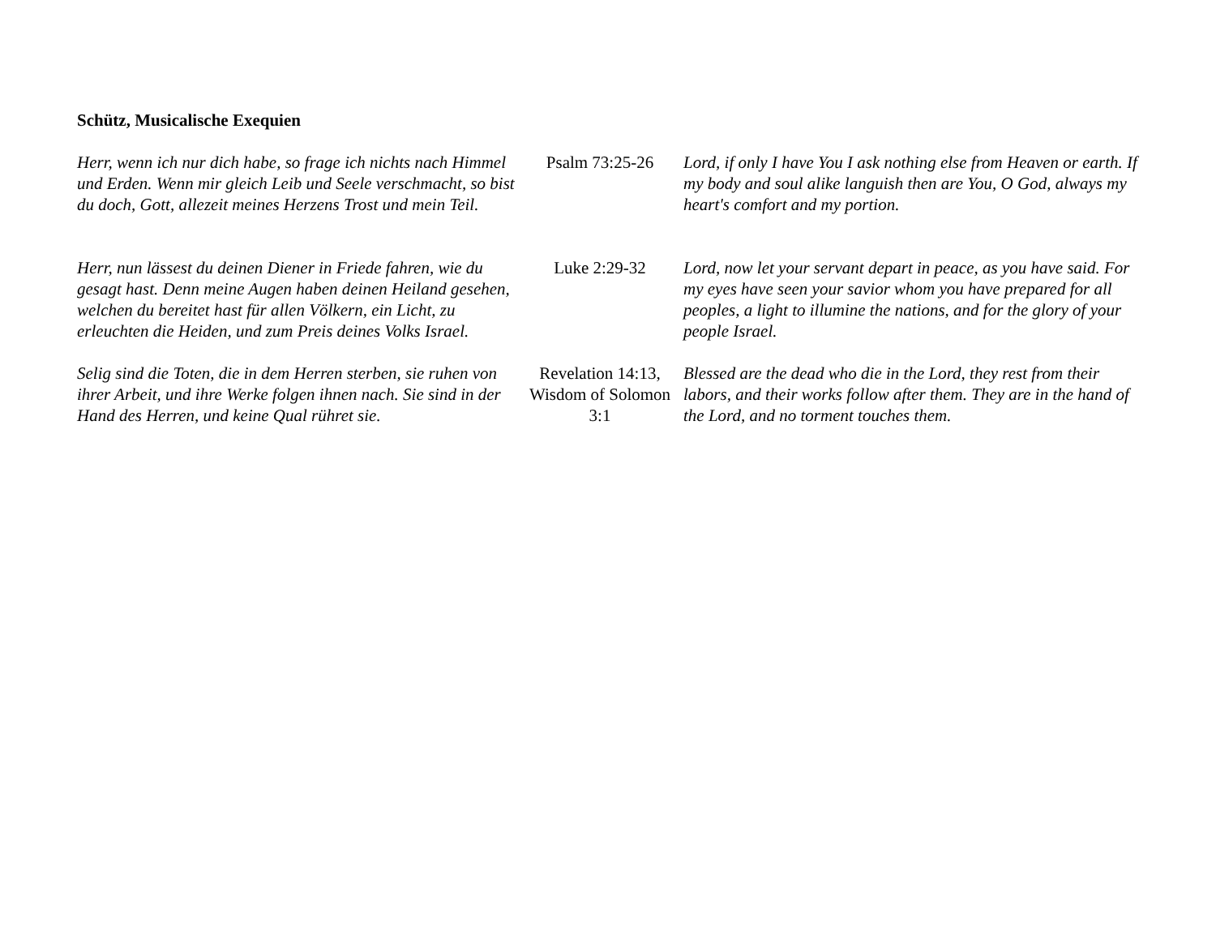Schütz, Musicalische Exequien
| Herr, wenn ich nur dich habe, so frage ich nichts nach Himmel und Erden. Wenn mir gleich Leib und Seele verschmacht, so bist du doch, Gott, allezeit meines Herzens Trost und mein Teil. | Psalm 73:25-26 | Lord, if only I have You I ask nothing else from Heaven or earth. If my body and soul alike languish then are You, O God, always my heart's comfort and my portion. |
| Herr, nun lässest du deinen Diener in Friede fahren, wie du gesagt hast. Denn meine Augen haben deinen Heiland gesehen, welchen du bereitet hast für allen Völkern, ein Licht, zu erleuchten die Heiden, und zum Preis deines Volks Israel. | Luke 2:29-32 | Lord, now let your servant depart in peace, as you have said. For my eyes have seen your savior whom you have prepared for all peoples, a light to illumine the nations, and for the glory of your people Israel. |
| Selig sind die Toten, die in dem Herren sterben, sie ruhen von ihrer Arbeit, und ihre Werke folgen ihnen nach. Sie sind in der Hand des Herren, und keine Qual rühret sie. | Revelation 14:13, Wisdom of Solomon 3:1 | Blessed are the dead who die in the Lord, they rest from their labors, and their works follow after them. They are in the hand of the Lord, and no torment touches them. |